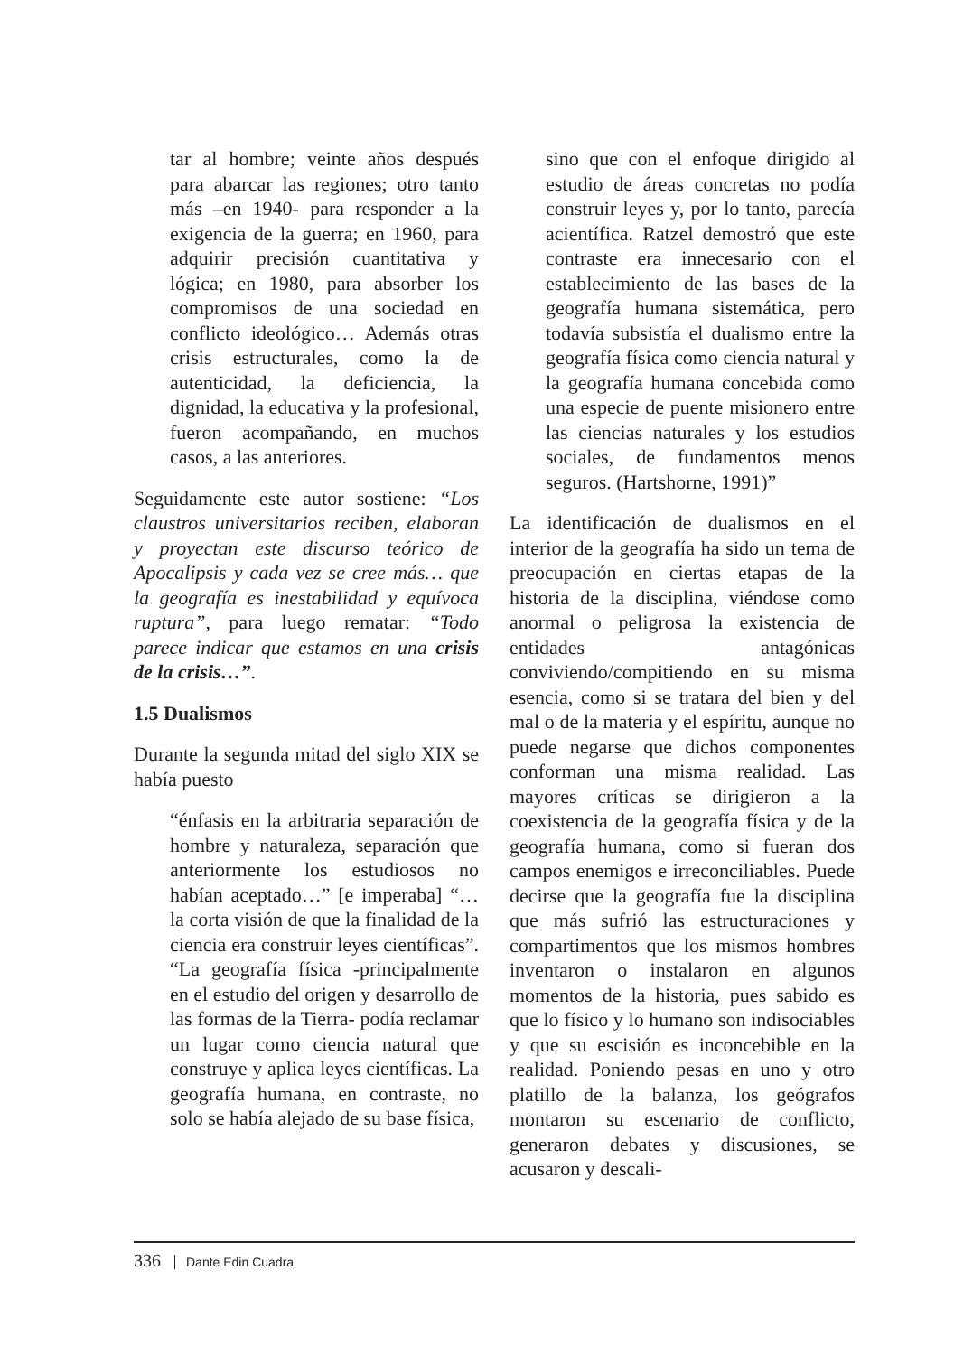tar al hombre; veinte años después para abarcar las regiones; otro tanto más –en 1940- para responder a la exigencia de la guerra; en 1960, para adquirir precisión cuantitativa y lógica; en 1980, para absorber los compromisos de una sociedad en conflicto ideológico… Además otras crisis estructurales, como la de autenticidad, la deficiencia, la dignidad, la educativa y la profesional, fueron acompañando, en muchos casos, a las anteriores.
Seguidamente este autor sostiene: “Los claustros universitarios reciben, elaboran y proyectan este discurso teórico de Apocalipsis y cada vez se cree más… que la geografía es inestabilidad y equívoca ruptura”, para luego rematar: “Todo parece indicar que estamos en una crisis de la crisis…”.
1.5 Dualismos
Durante la segunda mitad del siglo XIX se había puesto
“énfasis en la arbitraria separación de hombre y naturaleza, separación que anteriormente los estudiosos no habían aceptado…” [e imperaba] “…la corta visión de que la finalidad de la ciencia era construir leyes científicas”. “La geografía física -principalmente en el estudio del origen y desarrollo de las formas de la Tierra- podía reclamar un lugar como ciencia natural que construye y aplica leyes científicas. La geografía humana, en contraste, no solo se había alejado de su base física,
sino que con el enfoque dirigido al estudio de áreas concretas no podía construir leyes y, por lo tanto, parecía acientífica. Ratzel demostró que este contraste era innecesario con el establecimiento de las bases de la geografía humana sistemática, pero todavía subsistía el dualismo entre la geografía física como ciencia natural y la geografía humana concebida como una especie de puente misionero entre las ciencias naturales y los estudios sociales, de fundamentos menos seguros. (Hartshorne, 1991)”
La identificación de dualismos en el interior de la geografía ha sido un tema de preocupación en ciertas etapas de la historia de la disciplina, viéndose como anormal o peligrosa la existencia de entidades antagónicas conviviendo/compitiendo en su misma esencia, como si se tratara del bien y del mal o de la materia y el espíritu, aunque no puede negarse que dichos componentes conforman una misma realidad. Las mayores críticas se dirigieron a la coexistencia de la geografía física y de la geografía humana, como si fueran dos campos enemigos e irreconciliables. Puede decirse que la geografía fue la disciplina que más sufrió las estructuraciones y compartimentos que los mismos hombres inventaron o instalaron en algunos momentos de la historia, pues sabido es que lo físico y lo humano son indisociables y que su escisión es inconcebible en la realidad. Poniendo pesas en uno y otro platillo de la balanza, los geógrafos montaron su escenario de conflicto, generaron debates y discusiones, se acusaron y descali-
336 Dante Edin Cuadra